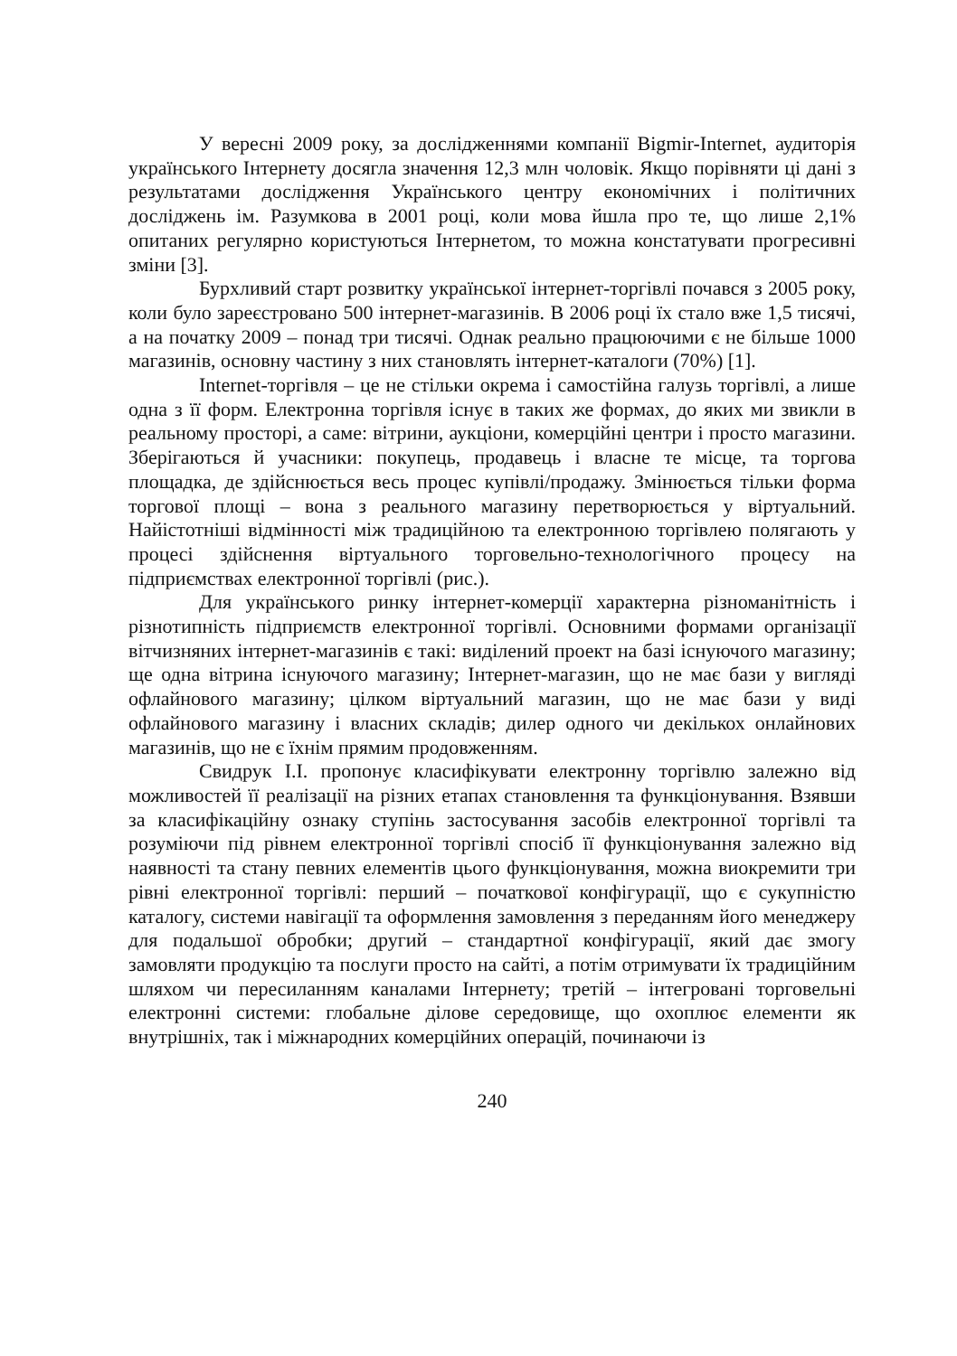У вересні 2009 року, за дослідженнями компанії Bigmir-Internet, аудиторія українського Інтернету досягла значення 12,3 млн чоловік. Якщо порівняти ці дані з результатами дослідження Українського центру економічних і політичних досліджень ім. Разумкова в 2001 році, коли мова йшла про те, що лише 2,1% опитаних регулярно користуються Інтернетом, то можна констатувати прогресивні зміни [3].
Бурхливий старт розвитку української інтернет-торгівлі почався з 2005 року, коли було зареєстровано 500 інтернет-магазинів. В 2006 році їх стало вже 1,5 тисячі, а на початку 2009 – понад три тисячі. Однак реально працюючими є не більше 1000 магазинів, основну частину з них становлять інтернет-каталоги (70%) [1].
Internet-торгівля – це не стільки окрема і самостійна галузь торгівлі, а лише одна з її форм. Електронна торгівля існує в таких же формах, до яких ми звикли в реальному просторі, а саме: вітрини, аукціони, комерційні центри і просто магазини. Зберігаються й учасники: покупець, продавець і власне те місце, та торгова площадка, де здійснюється весь процес купівлі/продажу. Змінюється тільки форма торгової площі – вона з реального магазину перетворюється у віртуальний. Найістотніші відмінності між традиційною та електронною торгівлею полягають у процесі здійснення віртуального торговельно-технологічного процесу на підприємствах електронної торгівлі (рис.).
Для українського ринку інтернет-комерції характерна різноманітність і різнотипність підприємств електронної торгівлі. Основними формами організації вітчизняних інтернет-магазинів є такі: виділений проект на базі існуючого магазину; ще одна вітрина існуючого магазину; Інтернет-магазин, що не має бази у вигляді офлайнового магазину; цілком віртуальний магазин, що не має бази у виді офлайнового магазину і власних складів; дилер одного чи декількох онлайнових магазинів, що не є їхнім прямим продовженням.
Свидрук І.І. пропонує класифікувати електронну торгівлю залежно від можливостей її реалізації на різних етапах становлення та функціонування. Взявши за класифікаційну ознаку ступінь застосування засобів електронної торгівлі та розуміючи під рівнем електронної торгівлі спосіб її функціонування залежно від наявності та стану певних елементів цього функціонування, можна виокремити три рівні електронної торгівлі: перший – початкової конфігурації, що є сукупністю каталогу, системи навігації та оформлення замовлення з переданням його менеджеру для подальшої обробки; другий – стандартної конфігурації, який дає змогу замовляти продукцію та послуги просто на сайті, а потім отримувати їх традиційним шляхом чи пересиланням каналами Інтернету; третій – інтегровані торговельні електронні системи: глобальне ділове середовище, що охоплює елементи як внутрішніх, так і міжнародних комерційних операцій, починаючи із
240